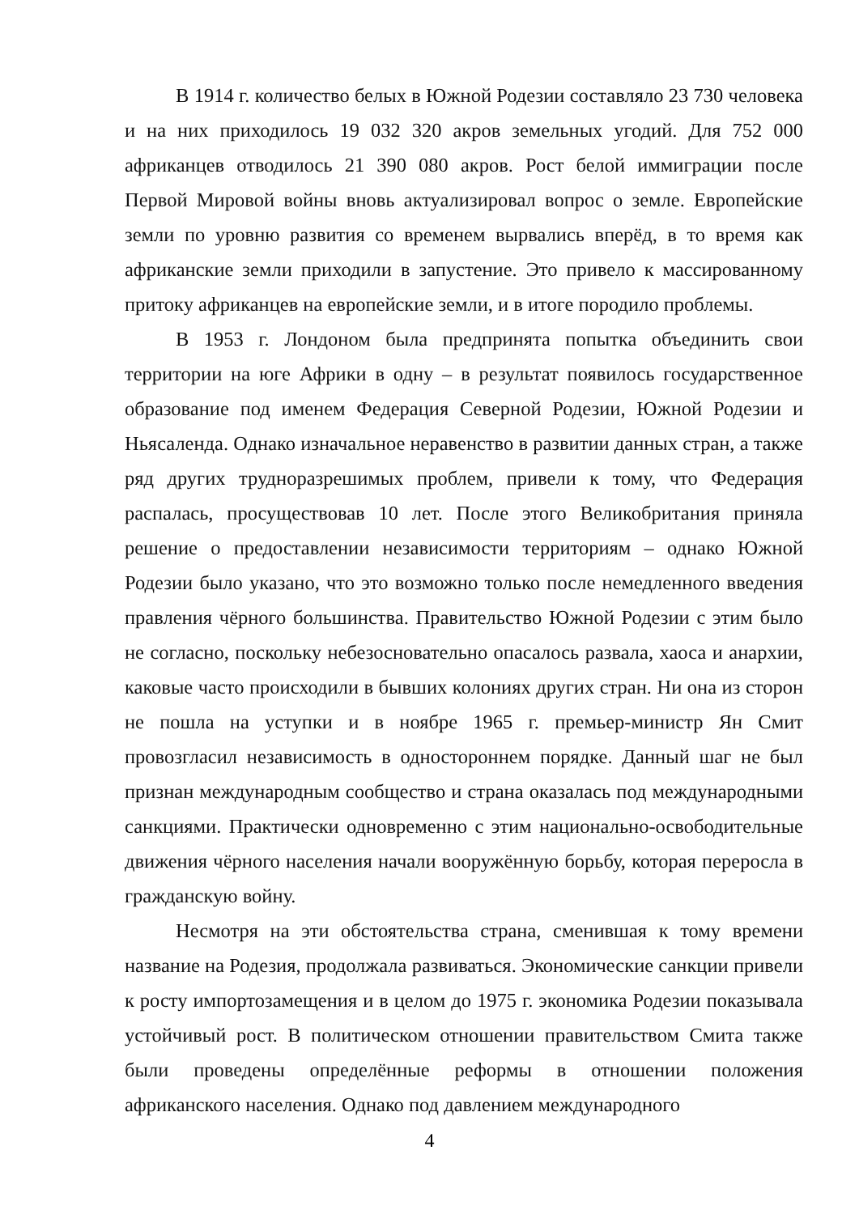В 1914 г. количество белых в Южной Родезии составляло 23 730 человека и на них приходилось 19 032 320 акров земельных угодий. Для 752 000 африканцев отводилось 21 390 080 акров. Рост белой иммиграции после Первой Мировой войны вновь актуализировал вопрос о земле. Европейские земли по уровню развития со временем вырвались вперёд, в то время как африканские земли приходили в запустение. Это привело к массированному притоку африканцев на европейские земли, и в итоге породило проблемы.
В 1953 г. Лондоном была предпринята попытка объединить свои территории на юге Африки в одну – в результат появилось государственное образование под именем Федерация Северной Родезии, Южной Родезии и Ньясаленда. Однако изначальное неравенство в развитии данных стран, а также ряд других трудноразрешимых проблем, привели к тому, что Федерация распалась, просуществовав 10 лет. После этого Великобритания приняла решение о предоставлении независимости территориям – однако Южной Родезии было указано, что это возможно только после немедленного введения правления чёрного большинства. Правительство Южной Родезии с этим было не согласно, поскольку небезосновательно опасалось развала, хаоса и анархии, каковые часто происходили в бывших колониях других стран. Ни она из сторон не пошла на уступки и в ноябре 1965 г. премьер-министр Ян Смит провозгласил независимость в одностороннем порядке. Данный шаг не был признан международным сообщество и страна оказалась под международными санкциями. Практически одновременно с этим национально-освободительные движения чёрного населения начали вооружённую борьбу, которая переросла в гражданскую войну.
Несмотря на эти обстоятельства страна, сменившая к тому времени название на Родезия, продолжала развиваться. Экономические санкции привели к росту импортозамещения и в целом до 1975 г. экономика Родезии показывала устойчивый рост. В политическом отношении правительством Смита также были проведены определённые реформы в отношении положения африканского населения. Однако под давлением международного
4